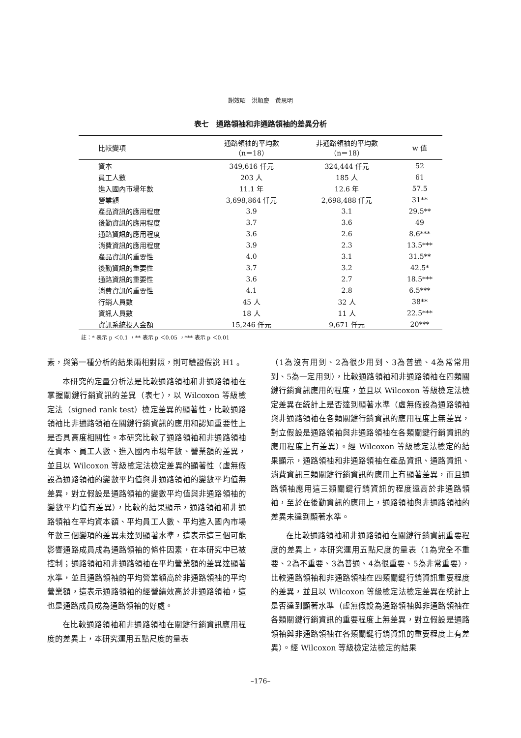謝效昭　洪順慶　黃思明
表七　通路領袖和非通路領袖的差異分析
| 比較變項 | 通路領袖的平均數 （n＝18） | 非通路領袖的平均數 （n＝18） | w 值 |
| --- | --- | --- | --- |
| 資本 | 349,616 仟元 | 324,444 仟元 | 52 |
| 員工人數 | 203 人 | 185 人 | 61 |
| 進入國內市場年數 | 11.1 年 | 12.6 年 | 57.5 |
| 營業額 | 3,698,864 仟元 | 2,698,488 仟元 | 31** |
| 產品資訊的應用程度 | 3.9 | 3.1 | 29.5** |
| 後勤資訊的應用程度 | 3.7 | 3.6 | 49 |
| 通路資訊的應用程度 | 3.6 | 2.6 | 8.6*** |
| 消費資訊的應用程度 | 3.9 | 2.3 | 13.5*** |
| 產品資訊的重要性 | 4.0 | 3.1 | 31.5** |
| 後勤資訊的重要性 | 3.7 | 3.2 | 42.5* |
| 通路資訊的重要性 | 3.6 | 2.7 | 18.5*** |
| 消費資訊的重要性 | 4.1 | 2.8 | 6.5*** |
| 行銷人員數 | 45 人 | 32 人 | 38** |
| 資訊人員數 | 18 人 | 11 人 | 22.5*** |
| 資訊系統投入金額 | 15,246 仟元 | 9,671 仟元 | 20*** |
註：* 表示 p ＜0.1 ，** 表示 p ＜0.05 ，*** 表示 p ＜0.01
素，與第一種分析的結果兩相對照，則可驗證假說 H1 。
本研究的定量分析法是比較通路領袖和非通路領袖在掌握關鍵行銷資訊的差異（表七），以 Wilcoxon 等級檢定法（signed rank test）檢定差異的顯著性，比較通路領袖比非通路領袖在關鍵行銷資訊的應用和認知重要性上是否具高度相關性。本研究比較了通路領袖和非通路領袖在資本、員工人數、進入國內市場年數、營業額的差異，並且以 Wilcoxon 等級檢定法檢定差異的顯著性（虛無假設為通路領袖的變數平均值與非通路領袖的變數平均值無差異，對立假設是通路領袖的變數平均值與非通路領袖的變數平均值有差異），比較的結果顯示，通路領袖和非通路領袖在平均資本額、平均員工人數、平均進入國內市場年數三個變項的差異未達到顯著水準，這表示這三個可能影響通路成員成為通路領袖的條件因素，在本研究中已被控制；通路領袖和非通路領袖在平均營業額的差異達顯著水準，並且通路領袖的平均營業額高於非通路領袖的平均營業額，這表示通路領袖的經營績效高於非通路領袖，這也是通路成員成為通路領袖的好處。
在比較通路領袖和非通路領袖在關鍵行銷資訊應用程度的差異上，本研究運用五點尺度的量表
（1為沒有用到、2為很少用到、3為普通、4為常常用到、5為一定用到），比較通路領袖和非通路領袖在四類關鍵行銷資訊應用的程度，並且以 Wilcoxon 等級檢定法檢定差異在統計上是否達到顯著水準（虛無假設為通路領袖與非通路領袖在各類關鍵行銷資訊的應用程度上無差異，對立假設是通路領袖與非通路領袖在各類關鍵行銷資訊的應用程度上有差異）。經 Wilcoxon 等級檢定法檢定的結果顯示，通路領袖和非通路領袖在產品資訊、通路資訊、消費資訊三類關鍵行銷資訊的應用上有顯著差異，而且通路領袖應用這三類關鍵行銷資訊的程度遠高於非通路領袖，至於在後勤資訊的應用上，通路領袖與非通路領袖的差異未達到顯著水準。
在比較通路領袖和非通路領袖在關鍵行銷資訊重要程度的差異上，本研究運用五點尺度的量表（1為完全不重要、2為不重要、3為普通、4為很重要、5為非常重要），比較通路領袖和非通路領袖在四類關鍵行銷資訊重要程度的差異，並且以 Wilcoxon 等級檢定法檢定差異在統計上是否達到顯著水準（虛無假設為通路領袖與非通路領袖在各類關鍵行銷資訊的重要程度上無差異，對立假設是通路領袖與非通路領袖在各類關鍵行銷資訊的重要程度上有差異）。經 Wilcoxon 等級檢定法檢定的結果
–176–